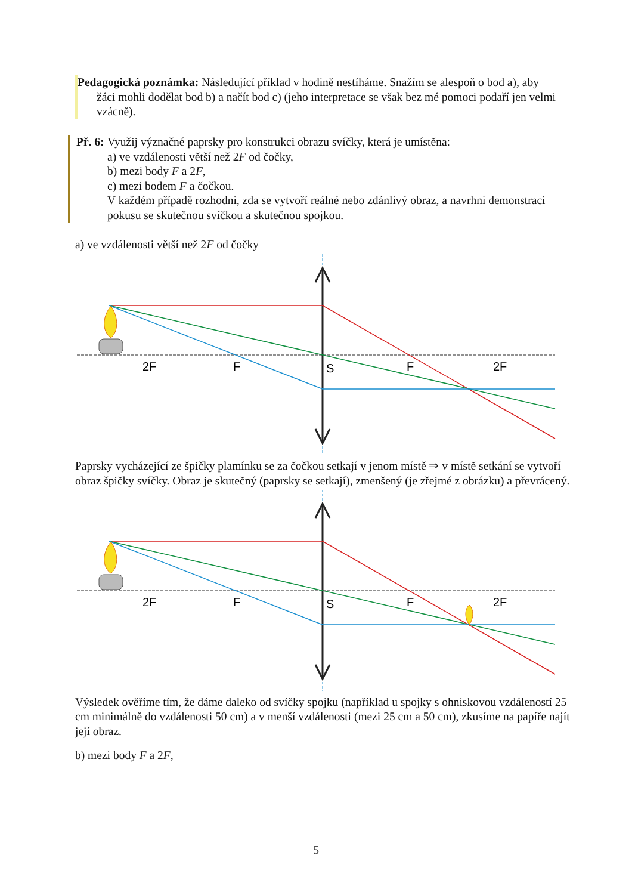Pedagogická poznámka: Následující příklad v hodině nestíháme. Snažím se alespoň o bod a), aby žáci mohli dodělat bod b) a načít bod c) (jeho interpretace se však bez mé pomoci podaří jen velmi vzácně).
Př. 6: Využij význačné paprsky pro konstrukci obrazu svíčky, která je umístěna:
a) ve vzdálenosti větší než 2F od čočky,
b) mezi body F a 2F,
c) mezi bodem F a čočkou.
V každém případě rozhodni, zda se vytvoří reálné nebo zdánlivý obraz, a navrhni demonstraci pokusu se skutečnou svíčkou a skutečnou spojkou.
a) ve vzdálenosti větší než 2F od čočky
2F
F
S
F
2F
Paprsky vycházející ze špičky plamínku se za čočkou setkají v jenom místě ⇒ v místě setkání se vytvoří obraz špičky svíčky. Obraz je skutečný (paprsky se setkají), zmenšený (je zřejmé z obrázku) a převrácený.
2F
F
S
F
2F
Výsledek ověříme tím, že dáme daleko od svíčky spojku (například u spojky s ohniskovou vzdáleností 25 cm minimálně do vzdálenosti 50 cm) a v menší vzdálenosti (mezi 25 cm a 50 cm), zkusíme na papíře najít její obraz.
b) mezi body F a 2F,
5